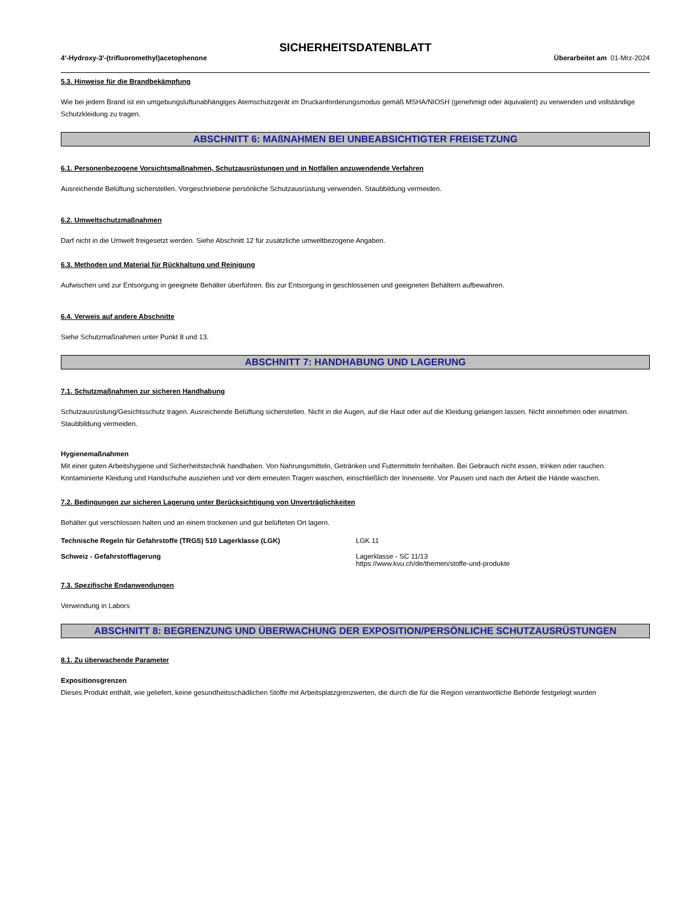SICHERHEITSDATENBLATT
4'-Hydroxy-3'-(trifluoromethyl)acetophenone Überarbeitet am 01-Mrz-2024
5.3. Hinweise für die Brandbekämpfung
Wie bei jedem Brand ist ein umgebungsluftunabhängiges Atemschutzgerät im Druckanforderungsmodus gemäß MSHA/NIOSH (genehmigt oder äquivalent) zu verwenden und vollständige Schutzkleidung zu tragen.
ABSCHNITT 6: MAßNAHMEN BEI UNBEABSICHTIGTER FREISETZUNG
6.1. Personenbezogene Vorsichtsmaßnahmen, Schutzausrüstungen und in Notfällen anzuwendende Verfahren
Ausreichende Belüftung sicherstellen. Vorgeschriebene persönliche Schutzausrüstung verwenden. Staubbildung vermeiden.
6.2. Umweltschutzmaßnahmen
Darf nicht in die Umwelt freigesetzt werden. Siehe Abschnitt 12 für zusätzliche umweltbezogene Angaben.
6.3. Methoden und Material für Rückhaltung und Reinigung
Aufwischen und zur Entsorgung in geeignete Behälter überführen. Bis zur Entsorgung in geschlossenen und geeigneten Behältern aufbewahren.
6.4. Verweis auf andere Abschnitte
Siehe Schutzmaßnahmen unter Punkt 8 und 13.
ABSCHNITT 7: HANDHABUNG UND LAGERUNG
7.1. Schutzmaßnahmen zur sicheren Handhabung
Schutzausrüstung/Gesichtsschutz tragen. Ausreichende Belüftung sicherstellen. Nicht in die Augen, auf die Haut oder auf die Kleidung gelangen lassen. Nicht einnehmen oder einatmen. Staubbildung vermeiden.
Hygienemaßnahmen
Mit einer guten Arbeitshygiene und Sicherheitstechnik handhaben. Von Nahrungsmitteln, Getränken und Futtermitteln fernhalten. Bei Gebrauch nicht essen, trinken oder rauchen. Kontaminierte Kleidung und Handschuhe ausziehen und vor dem erneuten Tragen waschen, einschließlich der Innenseite. Vor Pausen und nach der Arbeit die Hände waschen.
7.2. Bedingungen zur sicheren Lagerung unter Berücksichtigung von Unverträglichkeiten
Behälter gut verschlossen halten und an einem trockenen und gut belüfteten Ort lagern.
Technische Regeln für Gefahrstoffe (TRGS) 510 Lagerklasse (LGK) LGK 11
Schweiz - Gefahrstofflagerung Lagerklasse - SC 11/13
https://www.kvu.ch/de/themen/stoffe-und-produkte
7.3. Spezifische Endanwendungen
Verwendung in Labors
ABSCHNITT 8: BEGRENZUNG UND ÜBERWACHUNG DER EXPOSITION/PERSÖNLICHE SCHUTZAUSRÜSTUNGEN
8.1. Zu überwachende Parameter
Expositionsgrenzen
Dieses Produkt enthält, wie geliefert, keine gesundheitsschädlichen Stoffe mit Arbeitsplatzgrenzwerten, die durch die für die Region verantwortliche Behörde festgelegt wurden